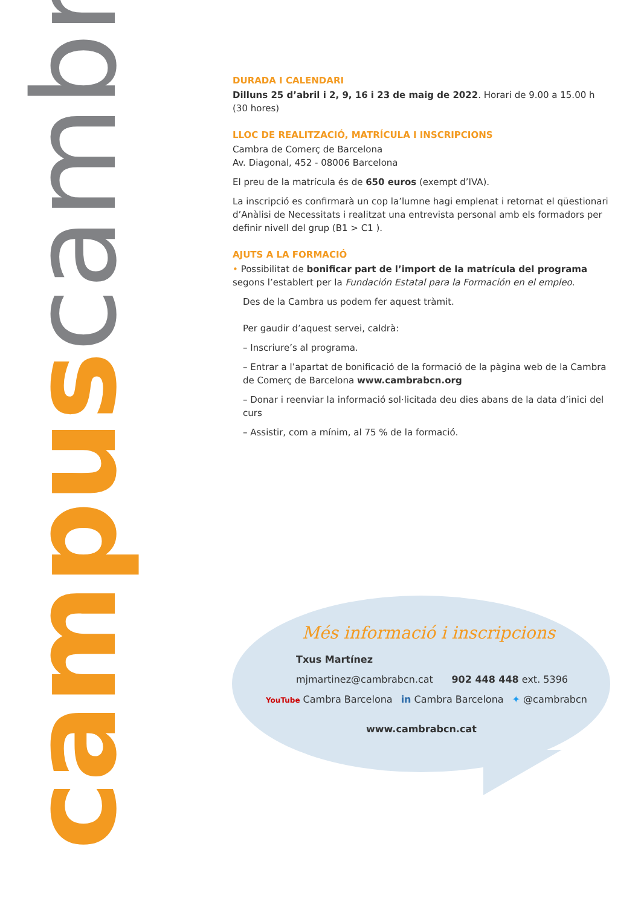campus cambra
DURADA I CALENDARI
Dilluns 25 d’abril i 2, 9, 16 i 23 de maig de 2022. Horari de 9.00 a 15.00 h (30 hores)
LLOC DE REALITZACIÓ, MATRÍCULA I INSCRIPCIONS
Cambra de Comerç de Barcelona
Av. Diagonal, 452 - 08006 Barcelona
El preu de la matrícula és de 650 euros (exempt d’IVA).
La inscripció es confirmarà un cop la’lumne hagi emplenat i retornat el qüestionari d’Anàlisi de Necessitats i realitzat una entrevista personal amb els formadors per definir nivell del grup (B1 > C1 ).
AJUTS A LA FORMACIÓ
• Possibilitat de bonificar part de l’import de la matrícula del programa segons l’establert per la Fundación Estatal para la Formación en el empleo.
Des de la Cambra us podem fer aquest tràmit.
Per gaudir d’aquest servei, caldrà:
– Inscriure’s al programa.
– Entrar a l’apartat de bonificació de la formació de la pàgina web de la Cambra de Comerç de Barcelona www.cambrabcn.org
– Donar i reenviar la informació sol·licitada deu dies abans de la data d’inici del curs
– Assistir, com a mínim, al 75 % de la formació.
Més informació i inscripcions
Txus Martínez
mjmartinez@cambrabcn.cat 902 448 448 ext. 5396
YouTube Cambra Barcelona in Cambra Barcelona ✦ @cambrabcn
www.cambrabcn.cat